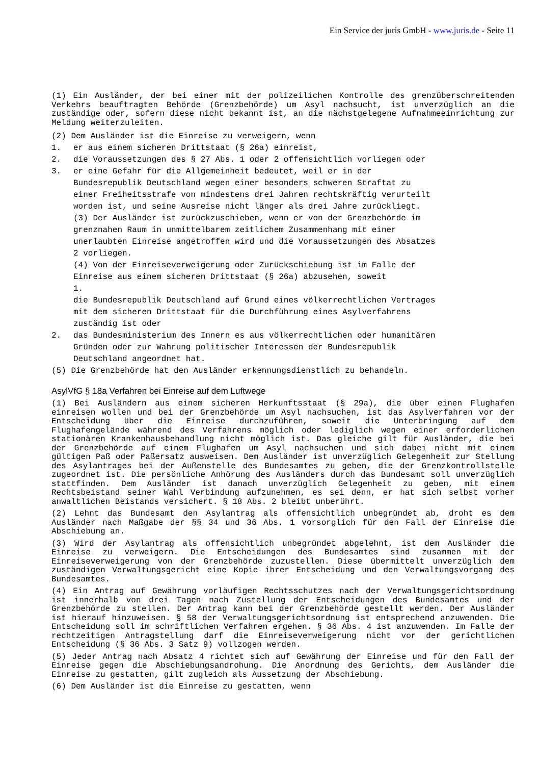Ein Service der juris GmbH - www.juris.de - Seite 11
(1) Ein Ausländer, der bei einer mit der polizeilichen Kontrolle des grenzüberschreitenden Verkehrs beauftragten Behörde (Grenzbehörde) um Asyl nachsucht, ist unverzüglich an die zuständige oder, sofern diese nicht bekannt ist, an die nächstgelegene Aufnahmeeinrichtung zur Meldung weiterzuleiten.
(2) Dem Ausländer ist die Einreise zu verweigern, wenn
1. er aus einem sicheren Drittstaat (§ 26a) einreist,
2. die Voraussetzungen des § 27 Abs. 1 oder 2 offensichtlich vorliegen oder
3. er eine Gefahr für die Allgemeinheit bedeutet, weil er in der
Bundesrepublik Deutschland wegen einer besonders schweren Straftat zu
einer Freiheitsstrafe von mindestens drei Jahren rechtskräftig verurteilt
worden ist, und seine Ausreise nicht länger als drei Jahre zurückliegt.
(3) Der Ausländer ist zurückzuschieben, wenn er von der Grenzbehörde im
grenznahen Raum in unmittelbarem zeitlichem Zusammenhang mit einer
unerlaubten Einreise angetroffen wird und die Voraussetzungen des Absatzes
2 vorliegen.
(4) Von der Einreiseverweigerung oder Zurückschiebung ist im Falle der
Einreise aus einem sicheren Drittstaat (§ 26a) abzusehen, soweit
1.
die Bundesrepublik Deutschland auf Grund eines völkerrechtlichen Vertrages
mit dem sicheren Drittstaat für die Durchführung eines Asylverfahrens
zuständig ist oder
2. das Bundesministerium des Innern es aus völkerrechtlichen oder humanitären
Gründen oder zur Wahrung politischer Interessen der Bundesrepublik
Deutschland angeordnet hat.
(5) Die Grenzbehörde hat den Ausländer erkennungsdienstlich zu behandeln.
AsylVfG § 18a Verfahren bei Einreise auf dem Luftwege
(1) Bei Ausländern aus einem sicheren Herkunftsstaat (§ 29a), die über einen Flughafen einreisen wollen und bei der Grenzbehörde um Asyl nachsuchen, ist das Asylverfahren vor der Entscheidung über die Einreise durchzuführen, soweit die Unterbringung auf dem Flughafengelände während des Verfahrens möglich oder lediglich wegen einer erforderlichen stationären Krankenhausbehandlung nicht möglich ist. Das gleiche gilt für Ausländer, die bei der Grenzbehörde auf einem Flughafen um Asyl nachsuchen und sich dabei nicht mit einem gültigen Paß oder Paßersatz ausweisen. Dem Ausländer ist unverzüglich Gelegenheit zur Stellung des Asylantrages bei der Außenstelle des Bundesamtes zu geben, die der Grenzkontrollstelle zugeordnet ist. Die persönliche Anhörung des Ausländers durch das Bundesamt soll unverzüglich stattfinden. Dem Ausländer ist danach unverzüglich Gelegenheit zu geben, mit einem Rechtsbeistand seiner Wahl Verbindung aufzunehmen, es sei denn, er hat sich selbst vorher anwaltlichen Beistands versichert. § 18 Abs. 2 bleibt unberührt.
(2) Lehnt das Bundesamt den Asylantrag als offensichtlich unbegründet ab, droht es dem Ausländer nach Maßgabe der §§ 34 und 36 Abs. 1 vorsorglich für den Fall der Einreise die Abschiebung an.
(3) Wird der Asylantrag als offensichtlich unbegründet abgelehnt, ist dem Ausländer die Einreise zu verweigern. Die Entscheidungen des Bundesamtes sind zusammen mit der Einreiseverweigerung von der Grenzbehörde zuzustellen. Diese übermittelt unverzüglich dem zuständigen Verwaltungsgericht eine Kopie ihrer Entscheidung und den Verwaltungsvorgang des Bundesamtes.
(4) Ein Antrag auf Gewährung vorläufigen Rechtsschutzes nach der Verwaltungsgerichtsordnung ist innerhalb von drei Tagen nach Zustellung der Entscheidungen des Bundesamtes und der Grenzbehörde zu stellen. Der Antrag kann bei der Grenzbehörde gestellt werden. Der Ausländer ist hierauf hinzuweisen. § 58 der Verwaltungsgerichtsordnung ist entsprechend anzuwenden. Die Entscheidung soll im schriftlichen Verfahren ergehen. § 36 Abs. 4 ist anzuwenden. Im Falle der rechtzeitigen Antragstellung darf die Einreiseverweigerung nicht vor der gerichtlichen Entscheidung (§ 36 Abs. 3 Satz 9) vollzogen werden.
(5) Jeder Antrag nach Absatz 4 richtet sich auf Gewährung der Einreise und für den Fall der Einreise gegen die Abschiebungsandrohung. Die Anordnung des Gerichts, dem Ausländer die Einreise zu gestatten, gilt zugleich als Aussetzung der Abschiebung.
(6) Dem Ausländer ist die Einreise zu gestatten, wenn